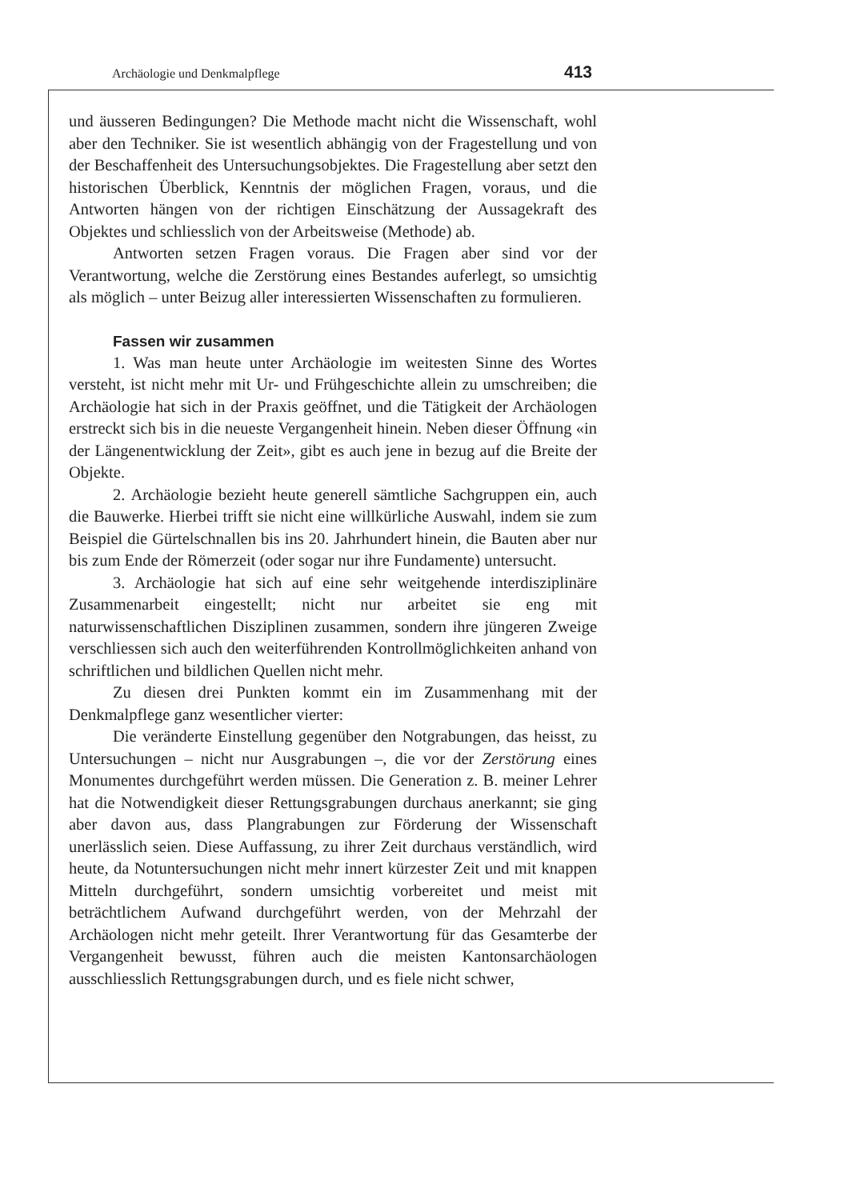Archäologie und Denkmalpflege 413
und äusseren Bedingungen? Die Methode macht nicht die Wissenschaft, wohl aber den Techniker. Sie ist wesentlich abhängig von der Fragestellung und von der Beschaffenheit des Untersuchungsobjektes. Die Fragestellung aber setzt den historischen Überblick, Kenntnis der möglichen Fragen, voraus, und die Antworten hängen von der richtigen Einschätzung der Aussagekraft des Objektes und schliesslich von der Arbeitsweise (Methode) ab.
Antworten setzen Fragen voraus. Die Fragen aber sind vor der Verantwortung, welche die Zerstörung eines Bestandes auferlegt, so umsichtig als möglich – unter Beizug aller interessierten Wissenschaften zu formulieren.
Fassen wir zusammen
1. Was man heute unter Archäologie im weitesten Sinne des Wortes versteht, ist nicht mehr mit Ur- und Frühgeschichte allein zu umschreiben; die Archäologie hat sich in der Praxis geöffnet, und die Tätigkeit der Archäologen erstreckt sich bis in die neueste Vergangenheit hinein. Neben dieser Öffnung «in der Längenentwicklung der Zeit», gibt es auch jene in bezug auf die Breite der Objekte.
2. Archäologie bezieht heute generell sämtliche Sachgruppen ein, auch die Bauwerke. Hierbei trifft sie nicht eine willkürliche Auswahl, indem sie zum Beispiel die Gürtelschnallen bis ins 20. Jahrhundert hinein, die Bauten aber nur bis zum Ende der Römerzeit (oder sogar nur ihre Fundamente) untersucht.
3. Archäologie hat sich auf eine sehr weitgehende interdisziplinäre Zusammenarbeit eingestellt; nicht nur arbeitet sie eng mit naturwissenschaftlichen Disziplinen zusammen, sondern ihre jüngeren Zweige verschliessen sich auch den weiterführenden Kontrollmöglichkeiten anhand von schriftlichen und bildlichen Quellen nicht mehr.
Zu diesen drei Punkten kommt ein im Zusammenhang mit der Denkmalpflege ganz wesentlicher vierter:
Die veränderte Einstellung gegenüber den Notgrabungen, das heisst, zu Untersuchungen – nicht nur Ausgrabungen –, die vor der Zerstörung eines Monumentes durchgeführt werden müssen. Die Generation z. B. meiner Lehrer hat die Notwendigkeit dieser Rettungsgrabungen durchaus anerkannt; sie ging aber davon aus, dass Plangrabungen zur Förderung der Wissenschaft unerlässlich seien. Diese Auffassung, zu ihrer Zeit durchaus verständlich, wird heute, da Notuntersuchungen nicht mehr innert kürzester Zeit und mit knappen Mitteln durchgeführt, sondern umsichtig vorbereitet und meist mit beträchtlichem Aufwand durchgeführt werden, von der Mehrzahl der Archäologen nicht mehr geteilt. Ihrer Verantwortung für das Gesamterbe der Vergangenheit bewusst, führen auch die meisten Kantonsarchäologen ausschliesslich Rettungsgrabungen durch, und es fiele nicht schwer,